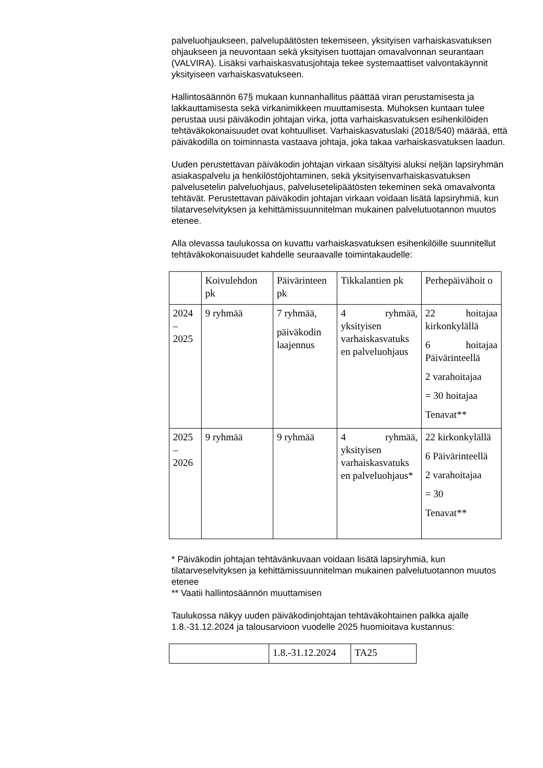palveluohjaukseen, palvelupäätösten tekemiseen, yksityisen varhaiskasvatuksen ohjaukseen ja neuvontaan sekä yksityisen tuottajan omavalvonnan seurantaan (VALVIRA). Lisäksi varhaiskasvatusjohtaja tekee systemaattiset valvontakäynnit yksityiseen varhaiskasvatukseen.
Hallintosäännön 67§ mukaan kunnanhallitus päättää viran perustamisesta ja lakkauttamisesta sekä virkanimikkeen muuttamisesta. Muhoksen kuntaan tulee perustaa uusi päiväkodin johtajan virka, jotta varhaiskasvatuksen esihenkilöiden tehtäväkokonaisuudet ovat kohtuulliset. Varhaiskasvatuslaki (2018/540) määrää, että päiväkodilla on toiminnasta vastaava johtaja, joka takaa varhaiskasvatuksen laadun.
Uuden perustettavan päiväkodin johtajan virkaan sisältyisi aluksi neljän lapsiryhmän asiakaspalvelu ja henkilöstöjohtaminen, sekä yksityisenvarhaiskasvatuksen palvelusetelin palveluohjaus, palvelusetelipäätösten tekeminen sekä omavalvonta tehtävät. Perustettavan päiväkodin johtajan virkaan voidaan lisätä lapsiryhmiä, kun tilatarveselvityksen ja kehittämissuunnitelman mukainen palvelutuotannon muutos etenee.
Alla olevassa taulukossa on kuvattu varhaiskasvatuksen esihenkilöille suunnitellut tehtäväkokonaisuudet kahdelle seuraavalle toimintakaudelle:
| | Koivulehdon pk | Päivärinteen pk | Tikkalantien pk | Perhepäivähoit o |
| 2024 – 2025 | 9 ryhmää | 7 ryhmää, päiväkodin laajennus | 4 ryhmää, yksityisen varhaiskasvatuks en palveluohjaus | 22 hoitajaa kirkonkylällä 6 hoitajaa Päivärinteellä 2 varahoitajaa = 30 hoitajaa Tenavat** |
| 2025 – 2026 | 9 ryhmää | 9 ryhmää | 4 ryhmää, yksityisen varhaiskasvatuks en palveluohjaus* | 22 kirkonkylällä 6 Päivärinteellä 2 varahoitajaa = 30 Tenavat** |
* Päiväkodin johtajan tehtävänkuvaan voidaan lisätä lapsiryhmiä, kun tilatarveselvityksen ja kehittämissuunnitelman mukainen palvelutuotannon muutos etenee
** Vaatii hallintosäännön muuttamisen
Taulukossa näkyy uuden päiväkodinjohtajan tehtäväkohtainen palkka ajalle 1.8.-31.12.2024 ja talousarvioon vuodelle 2025 huomioitava kustannus:
| | 1.8.-31.12.2024 | TA25 |